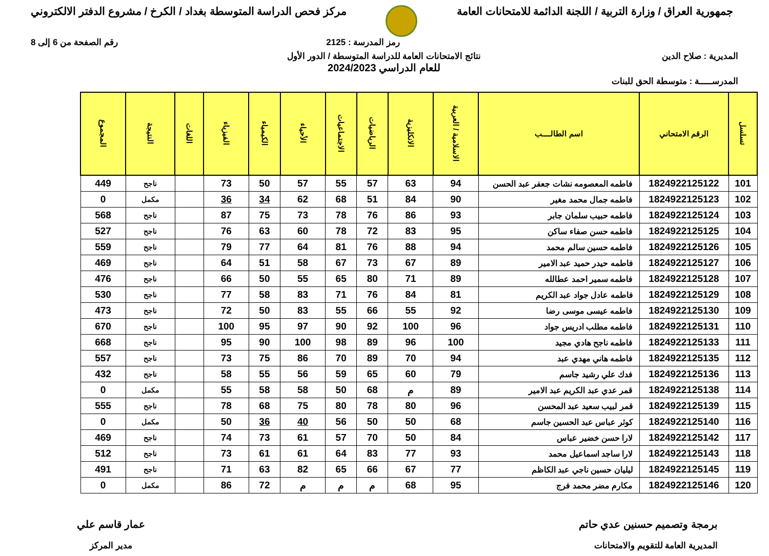جمهورية العراق / وزارة التربية / اللجنة الدائمة للامتحانات العامة
مركز فحص الدراسة المتوسطة بغداد / الكرخ / مشروع الدفتر الالكتروني
رمز المدرسة : 2125 رقم الصفحة من 6 إلى 8
المديرية : صلاح الدين نتائج الامتحانات العامة للدراسة المتوسطة / الدور الأول
للعام الدراسي 2024/2023
المدرســـــة : متوسطة الحق للبنات
| تسلسل | الرقم الامتحاني | اسم الطالــــب | الاسلامية / العربية | الانكليزية | الرياضيات | الاجتماعيات | الأحياء | الكيمياء | الفيزياء | اللغات | النتيجة | المجموع |
| --- | --- | --- | --- | --- | --- | --- | --- | --- | --- | --- | --- | --- |
| 101 | 1824922125122 | فاطمه المعصومه نشات جعفر عبد الحسن | 94 | 63 | 57 | 55 | 57 | 50 | 73 | | ناجح | 449 |
| 102 | 1824922125123 | فاطمه جمال محمد مغير | 90 | 84 | 51 | 68 | 62 | 34 | 36 | | مكمل | 0 |
| 103 | 1824922125124 | فاطمه حبيب سلمان جابر | 93 | 86 | 76 | 78 | 73 | 75 | 87 | | ناجح | 568 |
| 104 | 1824922125125 | فاطمه حسن صفاء ساكن | 95 | 83 | 72 | 78 | 60 | 63 | 76 | | ناجح | 527 |
| 105 | 1824922125126 | فاطمه حسين سالم محمد | 94 | 88 | 76 | 81 | 64 | 77 | 79 | | ناجح | 559 |
| 106 | 1824922125127 | فاطمه حيدر حميد عبد الامير | 89 | 67 | 73 | 67 | 58 | 51 | 64 | | ناجح | 469 |
| 107 | 1824922125128 | فاطمه سمير احمد عطالله | 89 | 71 | 80 | 65 | 55 | 50 | 66 | | ناجح | 476 |
| 108 | 1824922125129 | فاطمه عادل جواد عبد الكريم | 81 | 84 | 76 | 71 | 83 | 58 | 77 | | ناجح | 530 |
| 109 | 1824922125130 | فاطمه عيسى موسى رضا | 92 | 55 | 66 | 55 | 83 | 50 | 72 | | ناجح | 473 |
| 110 | 1824922125131 | فاطمه مطلب ادريس جواد | 96 | 100 | 92 | 90 | 97 | 95 | 100 | | ناجح | 670 |
| 111 | 1824922125133 | فاطمه ناجح هادي مجيد | 100 | 96 | 89 | 98 | 100 | 90 | 95 | | ناجح | 668 |
| 112 | 1824922125135 | فاطمه هاني مهدي عبد | 94 | 70 | 89 | 70 | 86 | 75 | 73 | | ناجح | 557 |
| 113 | 1824922125136 | فدك علي رشيد جاسم | 79 | 60 | 65 | 59 | 56 | 55 | 58 | | ناجح | 432 |
| 114 | 1824922125138 | قمر عدي عبد الكريم عبد الامير | 89 | م | 68 | 50 | 58 | 58 | 55 | | مكمل | 0 |
| 115 | 1824922125139 | قمر لبيب سعيد عبد المحسن | 96 | 80 | 78 | 80 | 75 | 68 | 78 | | ناجح | 555 |
| 116 | 1824922125140 | كوثر عباس عبد الحسين جاسم | 68 | 50 | 50 | 56 | 40 | 36 | 50 | | مكمل | 0 |
| 117 | 1824922125142 | لارا حسن خضير عباس | 84 | 50 | 70 | 57 | 61 | 73 | 74 | | ناجح | 469 |
| 118 | 1824922125143 | لارا ساجد اسماعيل محمد | 93 | 77 | 83 | 64 | 61 | 61 | 73 | | ناجح | 512 |
| 119 | 1824922125145 | ليليان حسين ناجي عبد الكاظم | 77 | 67 | 66 | 65 | 82 | 63 | 71 | | ناجح | 491 |
| 120 | 1824922125146 | مكارم مضر محمد فرج | 95 | 68 | م | م | م | 72 | 86 | | مكمل | 0 |
برمجة وتصميم حسنين عدي حاتم
المديرية العامة للتقويم والامتحانات
عمار قاسم علي
مدير المركز